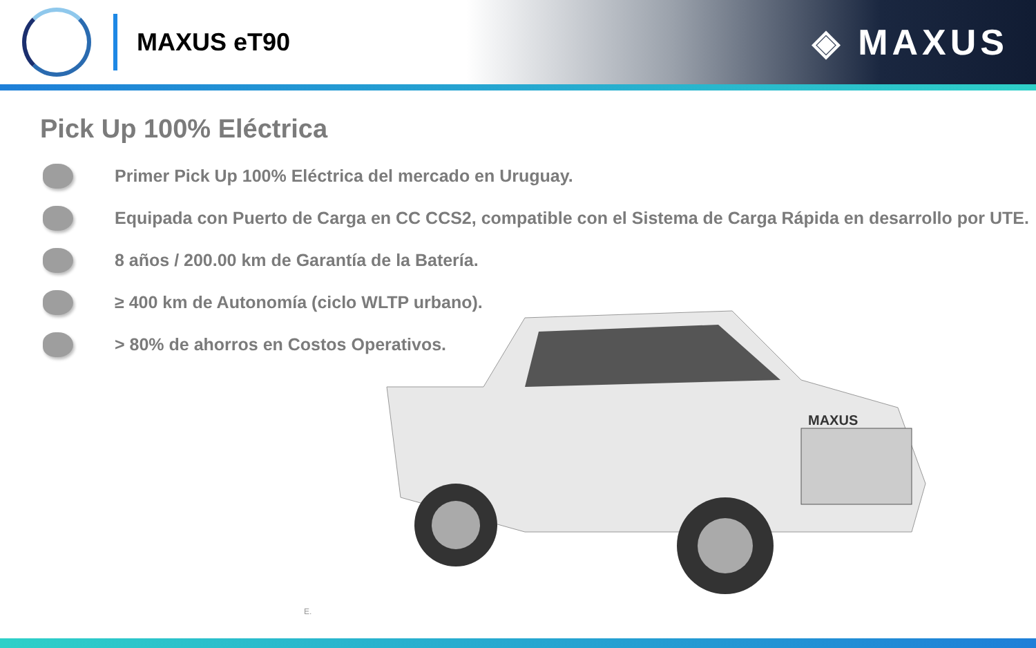MAXUS eT90
◈ MAXUS
Pick Up 100% Eléctrica
Primer Pick Up 100% Eléctrica del mercado en Uruguay.
Equipada con Puerto de Carga en CC CCS2, compatible con el Sistema de Carga Rápida en desarrollo por UTE.
8 años / 200.00 km de Garantía de la Batería.
≥ 400 km de Autonomía (ciclo WLTP urbano).
> 80% de ahorros en Costos Operativos.
MAXUS
E.